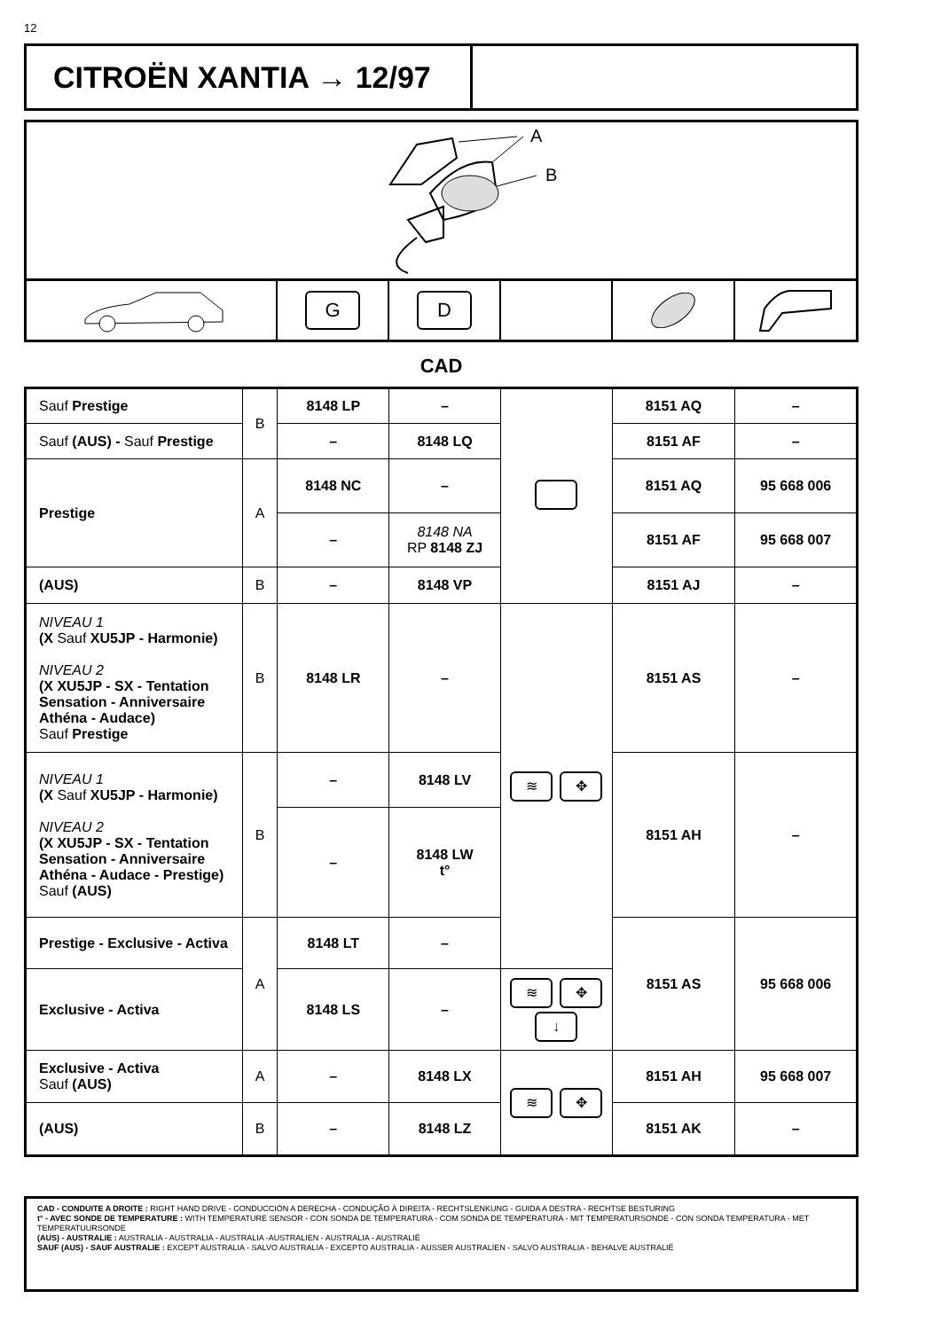12
CITROËN XANTIA → 12/97
A
B
G D
CAD
| Sauf Prestige | B | 8148 LP | – | | 8151 AQ | – |
| Sauf (AUS) - Sauf Prestige | | – | 8148 LQ | | 8151 AF | – |
| Prestige | A | 8148 NC | – | | 8151 AQ | 95 668 006 |
| | | – | 8148 NA RP 8148 ZJ | | 8151 AF | 95 668 007 |
| (AUS) | B | – | 8148 VP | | 8151 AJ | – |
| NIVEAU 1 (X Sauf XU5JP - Harmonie) NIVEAU 2 (X XU5JP - SX - Tentation Sensation - Anniversaire Athéna - Audace) Sauf Prestige | B | 8148 LR | – | ≋ ✥ | 8151 AS | – |
| NIVEAU 1 (X Sauf XU5JP - Harmonie) NIVEAU 2 (X XU5JP - SX - Tentation Sensation - Anniversaire Athéna - Audace - Prestige) Sauf (AUS) | B | – | 8148 LV | | 8151 AH | – |
| | | – | 8148 LW t° | | | |
| Prestige - Exclusive - Activa | A | 8148 LT | – | | 8151 AS | 95 668 006 |
| Exclusive - Activa | | 8148 LS | – | ≋ ✥ ↓ | | |
| Exclusive - Activa Sauf (AUS) | A | – | 8148 LX | ≋ ✥ | 8151 AH | 95 668 007 |
| (AUS) | B | – | 8148 LZ | | 8151 AK | – |
CAD - CONDUITE A DROITE : RIGHT HAND DRIVE - CONDUCCIÓN A DERECHA - CONDUÇÃO À DIREITA - RECHTSLENKUNG - GUIDA A DESTRA - RECHTSE BESTURING
t° - AVEC SONDE DE TEMPERATURE : WITH TEMPERATURE SENSOR - CON SONDA DE TEMPERATURA - COM SONDA DE TEMPERATURA - MIT TEMPERATURSONDE - CON SONDA TEMPERATURA - MET TEMPERATUURSONDE
(AUS) - AUSTRALIE : AUSTRALIA - AUSTRALIA - AUSTRALIA -AUSTRALIEN - AUSTRALIA - AUSTRALIË
SAUF (AUS) - SAUF AUSTRALIE : EXCEPT AUSTRALIA - SALVO AUSTRALIA - EXCEPTO AUSTRALIA - AUSSER AUSTRALIEN - SALVO AUSTRALIA - BEHALVE AUSTRALIË